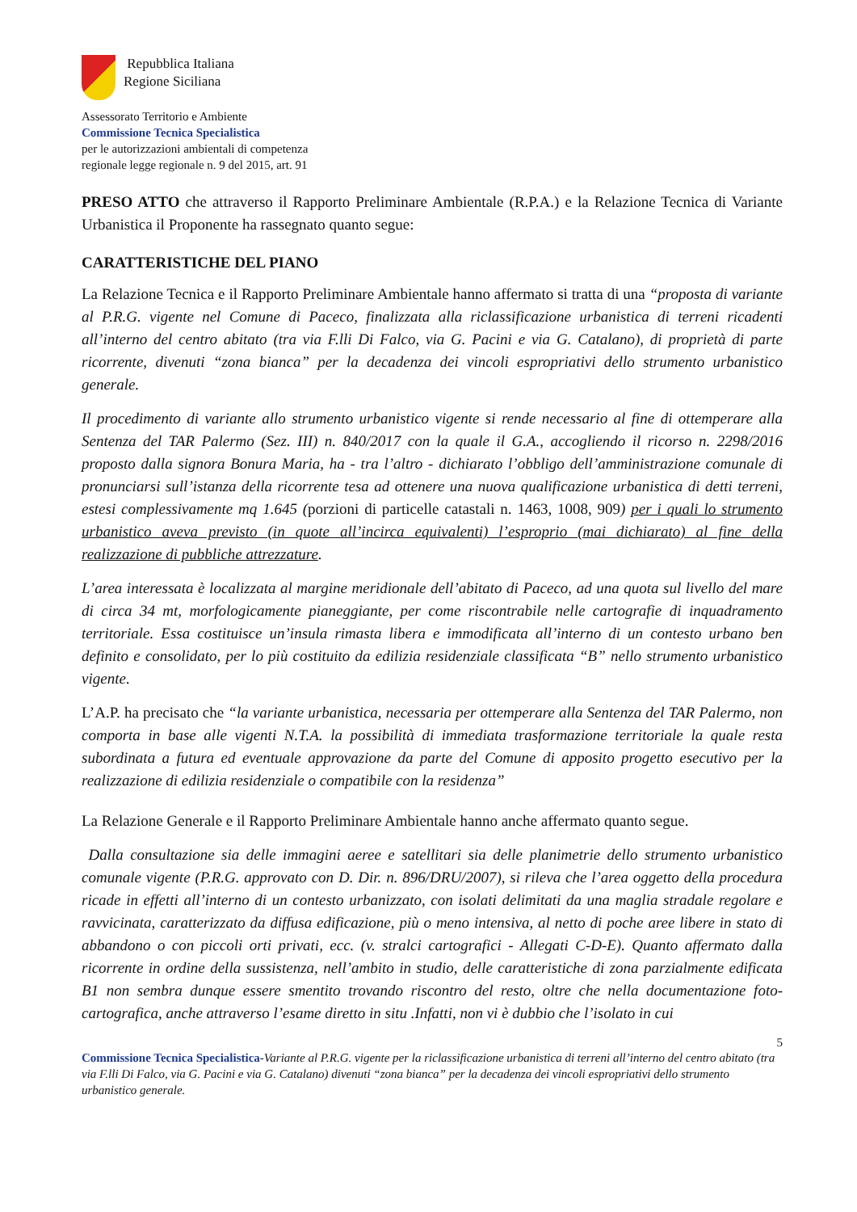Repubblica Italiana
Regione Siciliana
Assessorato Territorio e Ambiente
Commissione Tecnica Specialistica
per le autorizzazioni ambientali di competenza
regionale legge regionale n. 9 del 2015, art. 91
PRESO ATTO che attraverso il Rapporto Preliminare Ambientale (R.P.A.) e la Relazione Tecnica di Variante Urbanistica il Proponente ha rassegnato quanto segue:
CARATTERISTICHE DEL PIANO
La Relazione Tecnica e il Rapporto Preliminare Ambientale hanno affermato si tratta di una “proposta di variante al P.R.G. vigente nel Comune di Paceco, finalizzata alla riclassificazione urbanistica di terreni ricadenti all’interno del centro abitato (tra via F.lli Di Falco, via G. Pacini e via G. Catalano), di proprietà di parte ricorrente, divenuti “zona bianca” per la decadenza dei vincoli espropriativi dello strumento urbanistico generale.
Il procedimento di variante allo strumento urbanistico vigente si rende necessario al fine di ottemperare alla Sentenza del TAR Palermo (Sez. III) n. 840/2017 con la quale il G.A., accogliendo il ricorso n. 2298/2016 proposto dalla signora Bonura Maria, ha - tra l’altro - dichiarato l’obbligo dell’amministrazione comunale di pronunciarsi sull’istanza della ricorrente tesa ad ottenere una nuova qualificazione urbanistica di detti terreni, estesi complessivamente mq 1.645 (porzioni di particelle catastali n. 1463, 1008, 909) per i quali lo strumento urbanistico aveva previsto (in quote all’incirca equivalenti) l’esproprio (mai dichiarato) al fine della realizzazione di pubbliche attrezzature.
L’area interessata è localizzata al margine meridionale dell’abitato di Paceco, ad una quota sul livello del mare di circa 34 mt, morfologicamente pianeggiante, per come riscontrabile nelle cartografie di inquadramento territoriale. Essa costituisce un’insula rimasta libera e immodificata all’interno di un contesto urbano ben definito e consolidato, per lo più costituito da edilizia residenziale classificata “B” nello strumento urbanistico vigente.
L’A.P. ha precisato che “la variante urbanistica, necessaria per ottemperare alla Sentenza del TAR Palermo, non comporta in base alle vigenti N.T.A. la possibilità di immediata trasformazione territoriale la quale resta subordinata a futura ed eventuale approvazione da parte del Comune di apposito progetto esecutivo per la realizzazione di edilizia residenziale o compatibile con la residenza”
La Relazione Generale e il Rapporto Preliminare Ambientale hanno anche affermato quanto segue.
Dalla consultazione sia delle immagini aeree e satellitari sia delle planimetrie dello strumento urbanistico comunale vigente (P.R.G. approvato con D. Dir. n. 896/DRU/2007), si rileva che l’area oggetto della procedura ricade in effetti all’interno di un contesto urbanizzato, con isolati delimitati da una maglia stradale regolare e ravvicinata, caratterizzato da diffusa edificazione, più o meno intensiva, al netto di poche aree libere in stato di abbandono o con piccoli orti privati, ecc. (v. stralci cartografici - Allegati C-D-E). Quanto affermato dalla ricorrente in ordine della sussistenza, nell’ambito in studio, delle caratteristiche di zona parzialmente edificata B1 non sembra dunque essere smentito trovando riscontro del resto, oltre che nella documentazione foto-cartografica, anche attraverso l’esame diretto in situ .Infatti, non vi è dubbio che l’isolato in cui
5
Commissione Tecnica Specialistica-Variante al P.R.G. vigente per la riclassificazione urbanistica di terreni all’interno del centro abitato (tra via F.lli Di Falco, via G. Pacini e via G. Catalano) divenuti “zona bianca” per la decadenza dei vincoli espropriativi dello strumento urbanistico generale.